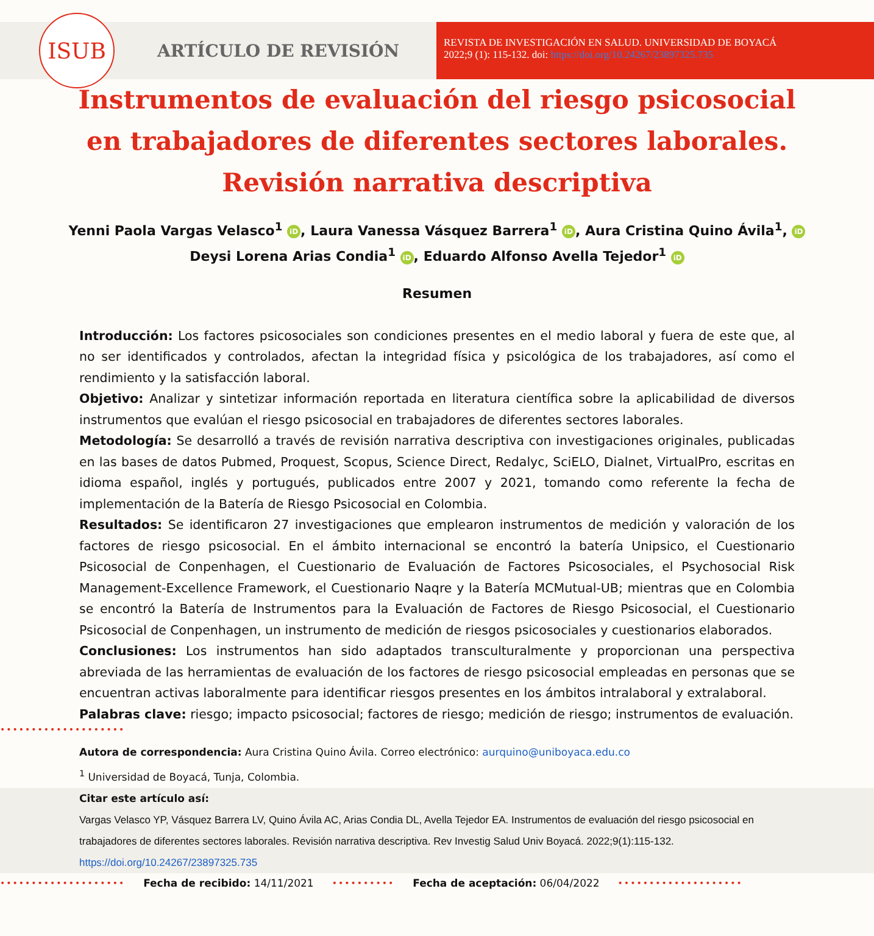ISUB
ARTÍCULO DE REVISIÓN
REVISTA DE INVESTIGACIÓN EN SALUD. UNIVERSIDAD DE BOYACÁ
2022;9 (1): 115-132. doi: https://doi.org/10.24267/23897325.735
Instrumentos de evaluación del riesgo psicosocial en trabajadores de diferentes sectores laborales. Revisión narrativa descriptiva
Yenni Paola Vargas Velasco<sup>1</sup> iD, Laura Vanessa Vásquez Barrera<sup>1</sup> iD, Aura Cristina Quino Ávila<sup>1</sup>, iD
Deysi Lorena Arias Condia<sup>1</sup> iD, Eduardo Alfonso Avella Tejedor<sup>1</sup> iD
Resumen
Introducción: Los factores psicosociales son condiciones presentes en el medio laboral y fuera de este que, al no ser identificados y controlados, afectan la integridad física y psicológica de los trabajadores, así como el rendimiento y la satisfacción laboral.
Objetivo: Analizar y sintetizar información reportada en literatura científica sobre la aplicabilidad de diversos instrumentos que evalúan el riesgo psicosocial en trabajadores de diferentes sectores laborales.
Metodología: Se desarrolló a través de revisión narrativa descriptiva con investigaciones originales, publicadas en las bases de datos Pubmed, Proquest, Scopus, Science Direct, Redalyc, SciELO, Dialnet, VirtualPro, escritas en idioma español, inglés y portugués, publicados entre 2007 y 2021, tomando como referente la fecha de implementación de la Batería de Riesgo Psicosocial en Colombia.
Resultados: Se identificaron 27 investigaciones que emplearon instrumentos de medición y valoración de los factores de riesgo psicosocial. En el ámbito internacional se encontró la batería Unipsico, el Cuestionario Psicosocial de Conpenhagen, el Cuestionario de Evaluación de Factores Psicosociales, el Psychosocial Risk Management-Excellence Framework, el Cuestionario Naqre y la Batería MCMutual-UB; mientras que en Colombia se encontró la Batería de Instrumentos para la Evaluación de Factores de Riesgo Psicosocial, el Cuestionario Psicosocial de Conpenhagen, un instrumento de medición de riesgos psicosociales y cuestionarios elaborados.
Conclusiones: Los instrumentos han sido adaptados transculturalmente y proporcionan una perspectiva abreviada de las herramientas de evaluación de los factores de riesgo psicosocial empleadas en personas que se encuentran activas laboralmente para identificar riesgos presentes en los ámbitos intralaboral y extralaboral.
Palabras clave: riesgo; impacto psicosocial; factores de riesgo; medición de riesgo; instrumentos de evaluación.
••••••••••••••••••••
Autora de correspondencia: Aura Cristina Quino Ávila. Correo electrónico: aurquino@uniboyaca.edu.co
<sup>1</sup> Universidad de Boyacá, Tunja, Colombia.
Citar este artículo así:
Vargas Velasco YP, Vásquez Barrera LV, Quino Ávila AC, Arias Condia DL, Avella Tejedor EA. Instrumentos de evaluación del riesgo psicosocial en trabajadores de diferentes sectores laborales. Revisión narrativa descriptiva. Rev Investig Salud Univ Boyacá. 2022;9(1):115-132. https://doi.org/10.24267/23897325.735
•••••••••••••••••••• Fecha de recibido: 14/11/2021 •••••••••• Fecha de aceptación: 06/04/2022 ••••••••••••••••••••